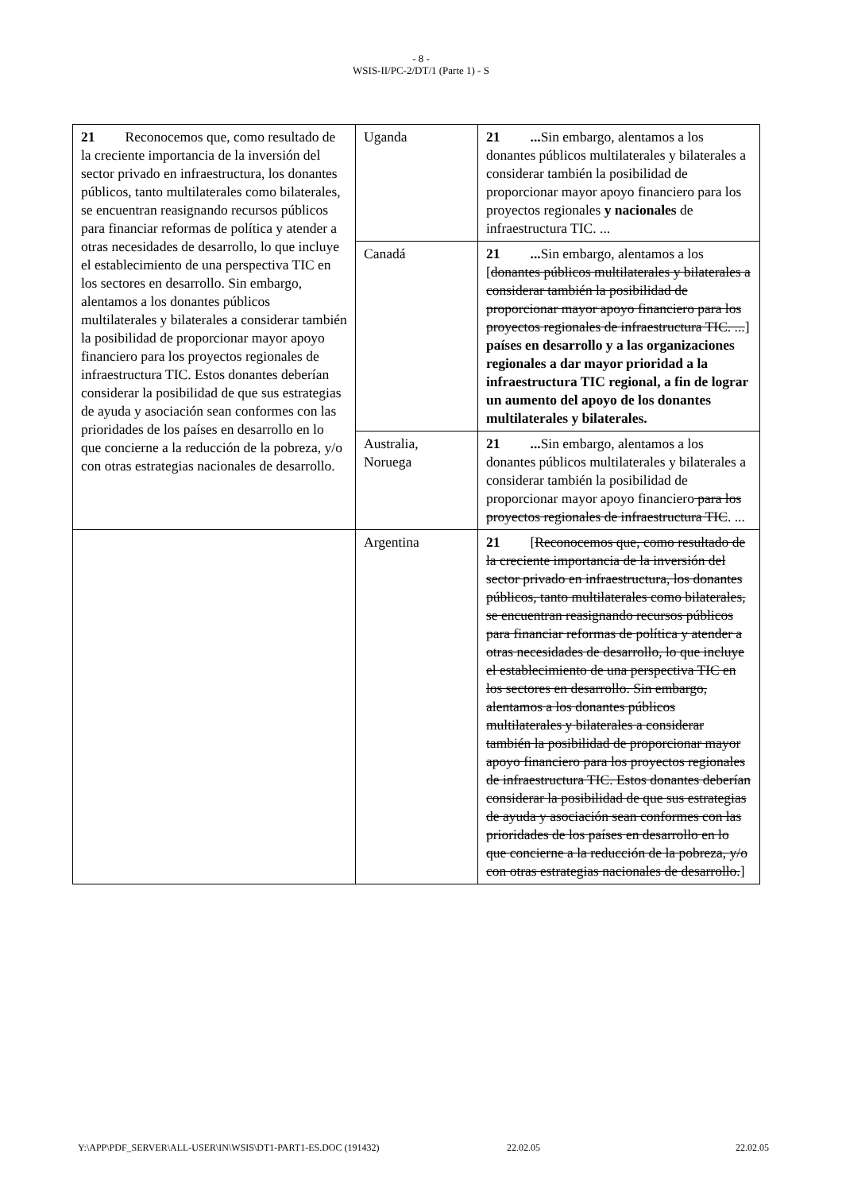- 8 -
WSIS-II/PC-2/DT/1 (Parte 1) - S
| 21 Reconocemos que, como resultado de la creciente importancia de la inversión del sector privado en infraestructura, los donantes públicos, tanto multilaterales como bilaterales, se encuentran reasignando recursos públicos para financiar reformas de política y atender a otras necesidades de desarrollo, lo que incluye el establecimiento de una perspectiva TIC en los sectores en desarrollo. Sin embargo, alentamos a los donantes públicos multilaterales y bilaterales a considerar también la posibilidad de proporcionar mayor apoyo financiero para los proyectos regionales de infraestructura TIC. Estos donantes deberían considerar la posibilidad de que sus estrategias de ayuda y asociación sean conformes con las prioridades de los países en desarrollo en lo que concierne a la reducción de la pobreza, y/o con otras estrategias nacionales de desarrollo. | Uganda | 21 ... Sin embargo, alentamos a los donantes públicos multilaterales y bilaterales a considerar también la posibilidad de proporcionar mayor apoyo financiero para los proyectos regionales y nacionales de infraestructura TIC. ... |
| | Canadá | 21 ... Sin embargo, alentamos a los [ donantes públicos multilaterales y bilaterales a considerar también la posibilidad de proporcionar mayor apoyo financiero para los proyectos regionales de infraestructura TIC. ... ] países en desarrollo y a las organizaciones regionales a dar mayor prioridad a la infraestructura TIC regional, a fin de lograr un aumento del apoyo de los donantes multilaterales y bilaterales. |
| | Australia, Noruega | 21 ... Sin embargo, alentamos a los donantes públicos multilaterales y bilaterales a considerar también la posibilidad de proporcionar mayor apoyo financiero para los proyectos regionales de infraestructura TIC . ... |
| | Argentina | 21 [ Reconocemos que, como resultado de la creciente importancia de la inversión del sector privado en infraestructura, los donantes públicos, tanto multilaterales como bilaterales, se encuentran reasignando recursos públicos para financiar reformas de política y atender a otras necesidades de desarrollo, lo que incluye el establecimiento de una perspectiva TIC en los sectores en desarrollo. Sin embargo, alentamos a los donantes públicos multilaterales y bilaterales a considerar también la posibilidad de proporcionar mayor apoyo financiero para los proyectos regionales de infraestructura TIC. Estos donantes deberían considerar la posibilidad de que sus estrategias de ayuda y asociación sean conformes con las prioridades de los países en desarrollo en lo que concierne a la reducción de la pobreza, y/o con otras estrategias nacionales de desarrollo. ] |
Y:\APP\PDF_SERVER\ALL-USER\IN\WSIS\DT1-PART1-ES.DOC (191432) 22.02.05 22.02.05